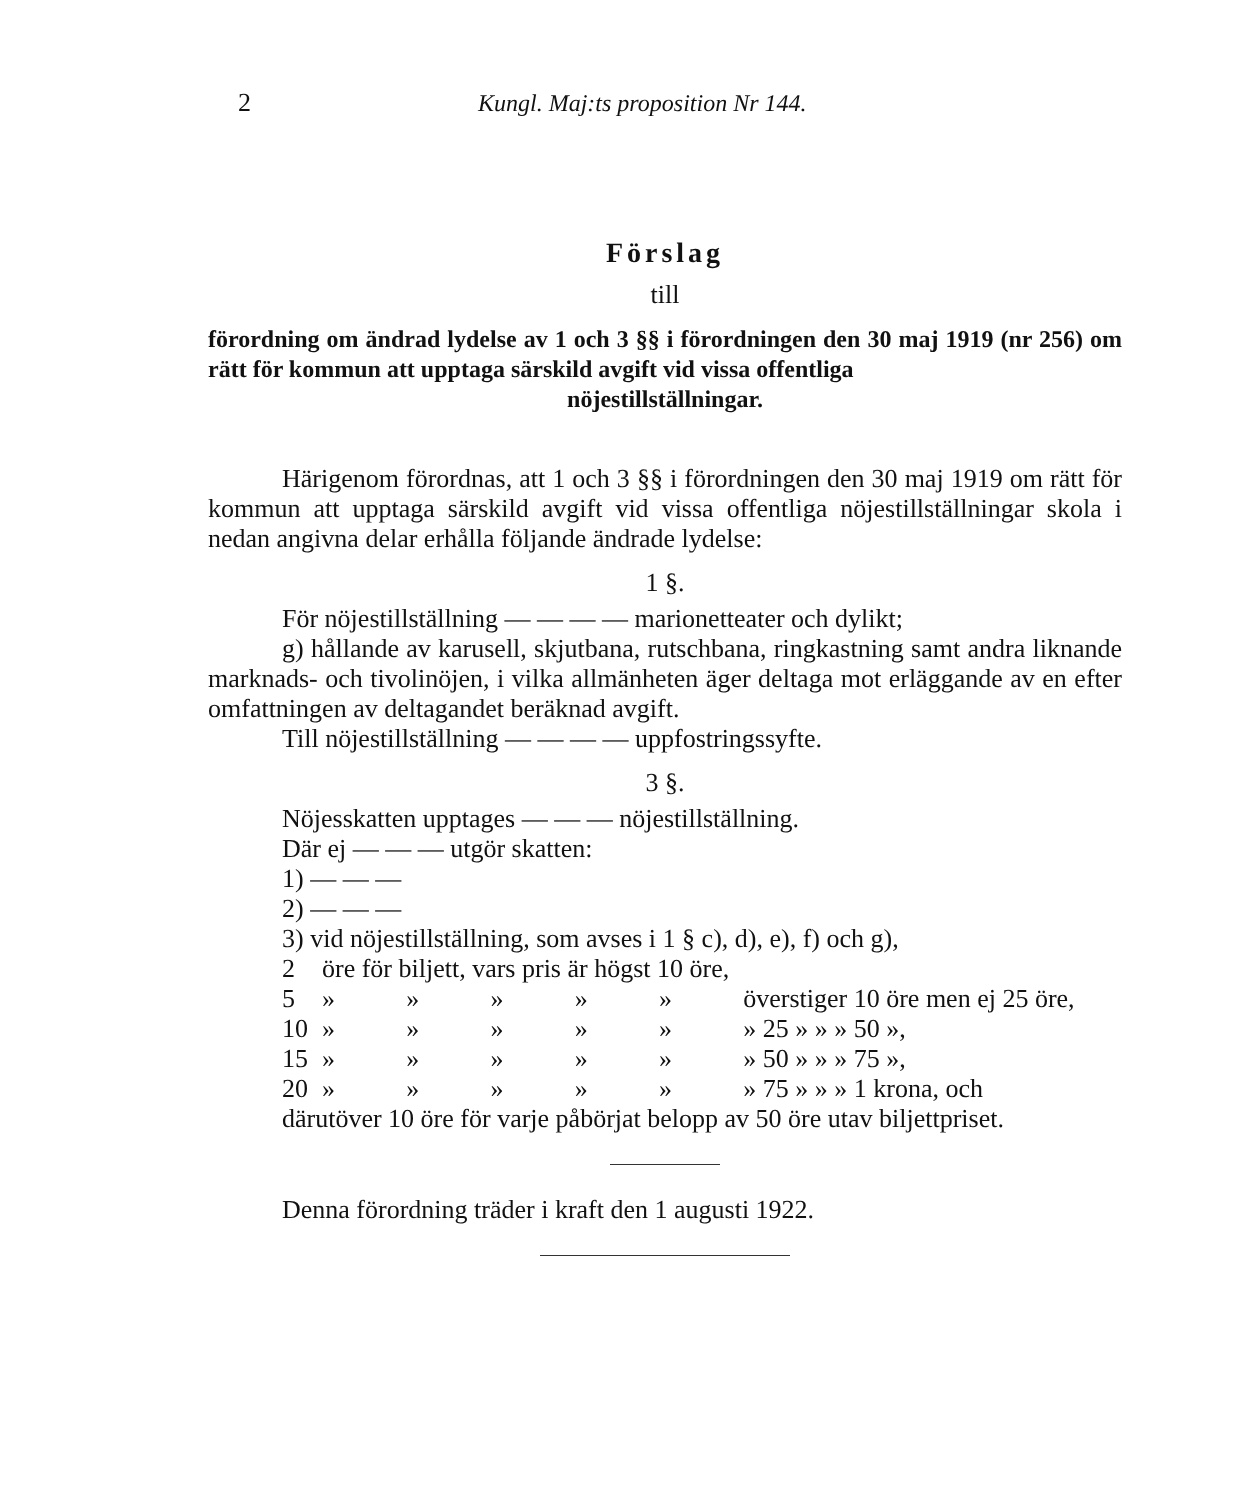2 Kungl. Maj:ts proposition Nr 144.
Förslag
till
förordning om ändrad lydelse av 1 och 3 §§ i förordningen den 30 maj 1919 (nr 256) om rätt för kommun att upptaga särskild avgift vid vissa offentliga
nöjestillställningar.
Härigenom förordnas, att 1 och 3 §§ i förordningen den 30 maj 1919 om rätt för kommun att upptaga särskild avgift vid vissa offentliga nöjestillställningar skola i nedan angivna delar erhålla följande ändrade lydelse:
1 §.
För nöjestillställning — — — — marionetteater och dylikt;
g) hållande av karusell, skjutbana, rutschbana, ringkastning samt andra liknande marknads- och tivolinöjen, i vilka allmänheten äger deltaga mot erläggande av en efter omfattningen av deltagandet beräknad avgift.
Till nöjestillställning — — — — uppfostringssyfte.
3 §.
Nöjesskatten upptages — — — nöjestillställning.
Där ej — — — utgör skatten:
1) — — —
2) — — —
3) vid nöjestillställning, som avses i 1 § c), d), e), f) och g),
| 2 | öre för biljett, vars pris är högst 10 öre, | | | | | |
| 5 | » | » | » | » | » | överstiger 10 öre men ej 25 öre, |
| 10 | » | » | » | » | » | » 25 » » » 50 », |
| 15 | » | » | » | » | » | » 50 » » » 75 », |
| 20 | » | » | » | » | » | » 75 » » » 1 krona, och |
därutöver 10 öre för varje påbörjat belopp av 50 öre utav biljettpriset.
Denna förordning träder i kraft den 1 augusti 1922.